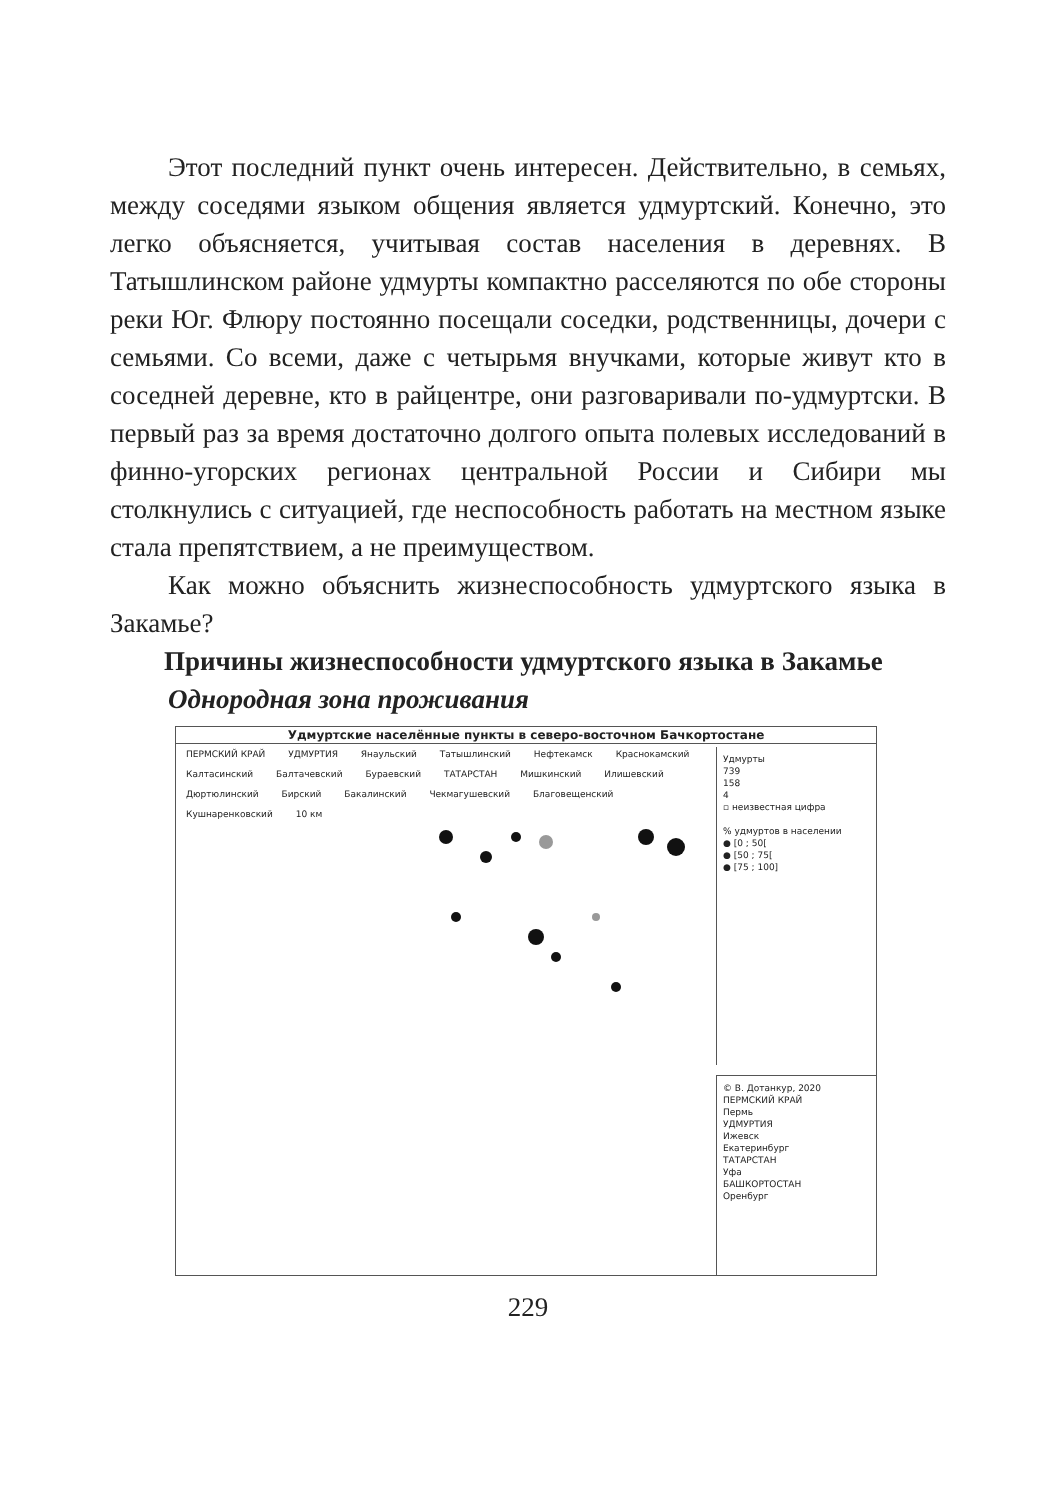Этот последний пункт очень интересен. Действительно, в семьях, между соседями языком общения является удмуртский. Конечно, это легко объясняется, учитывая состав населения в деревнях. В Татышлинском районе удмурты компактно расселяются по обе стороны реки Юг. Флюру постоянно посещали соседки, родственницы, дочери с семьями. Со всеми, даже с четырьмя внучками, которые живут кто в соседней деревне, кто в райцентре, они разговаривали по-удмуртски. В первый раз за время достаточно долгого опыта полевых исследований в финно-угорских регионах центральной России и Сибири мы столкнулись с ситуацией, где неспособность работать на местном языке стала препятствием, а не преимуществом.
Как можно объяснить жизнеспособность удмуртского языка в Закамье?
Причины жизнеспособности удмуртского языка в Закамье
Однородная зона проживания
Удмуртские населённые пункты в северо-восточном Бачкортостане
ПЕРМСКИЙ КРАЙ УДМУРТИЯ Янаульский Татышлинский Нефтекамск Краснокамский Калтасинский Балтачевский Бураевский ТАТАРСТАН Мишкинский Илишевский Дюртюлинский Бирский Бакалинский Чекмагушевский Благовещенский Кушнаренковский 10 км
Удмурты
739
158
4
▫ неизвестная цифра
% удмуртов в населении
● [0 ; 50[
● [50 ; 75[
● [75 ; 100]
© В. Дотанкур, 2020
ПЕРМСКИЙ КРАЙ
Пермь
УДМУРТИЯ
Ижевск
Екатеринбург
ТАТАРСТАН
Уфа
БАШКОРТОСТАН
Оренбург
229